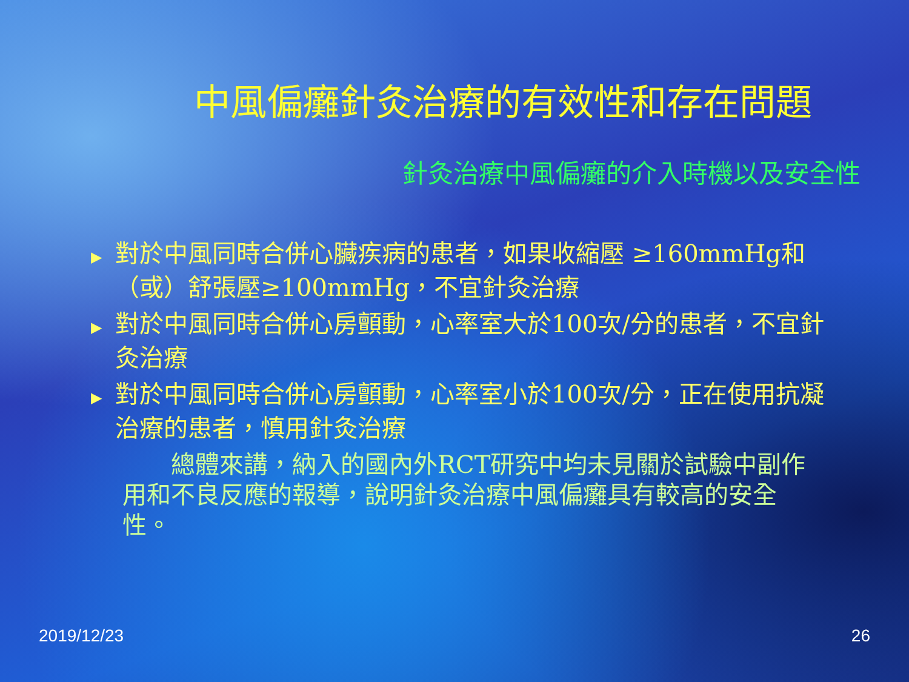中風偏癱針灸治療的有效性和存在問題
針灸治療中風偏癱的介入時機以及安全性
▶ 對於中風同時合併心臟疾病的患者，如果收縮壓 ≥160mmHg和（或）舒張壓≥100mmHg，不宜針灸治療
▶ 對於中風同時合併心房顫動，心率室大於100次/分的患者，不宜針灸治療
▶ 對於中風同時合併心房顫動，心率室小於100次/分，正在使用抗凝治療的患者，慎用針灸治療
  總體來講，納入的國內外RCT研究中均未見關於試驗中副作用和不良反應的報導，說明針灸治療中風偏癱具有較高的安全性。
2019/12/23 26